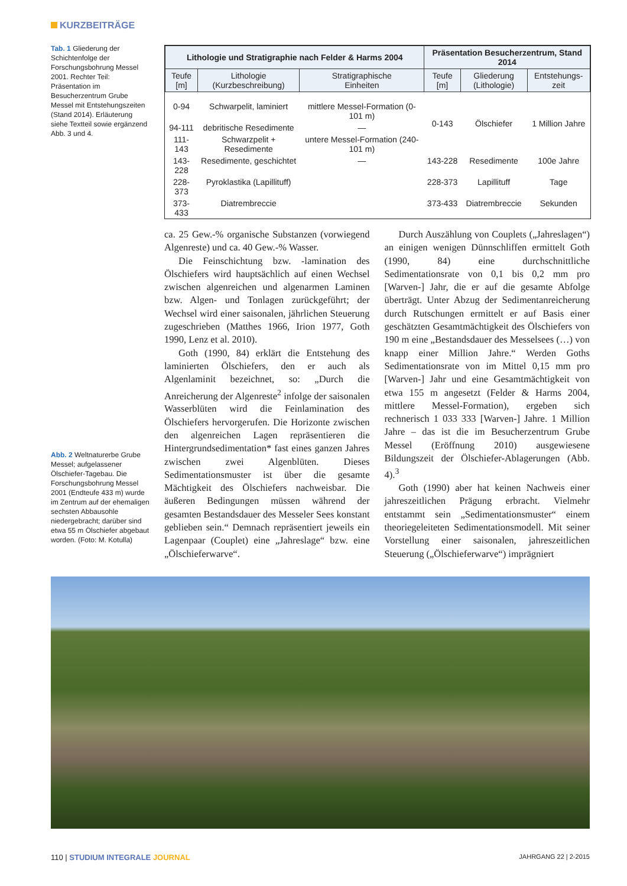KURZBEITRÄGE
Tab. 1 Gliederung der Schichtenfolge der Forschungsbohrung Messel 2001. Rechter Teil: Präsentation im Besucherzentrum Grube Messel mit Entstehungszeiten (Stand 2014). Erläuterung siehe Textteil sowie ergänzend Abb. 3 und 4.
| Lithologie und Stratigraphie nach Felder & Harms 2004 | | | Präsentation Besucherzentrum, Stand 2014 | | |
| --- | --- | --- | --- | --- | --- |
| Teufe [m] | Lithologie (Kurzbeschreibung) | Stratigraphische Einheiten | Teufe [m] | Gliederung (Lithologie) | Entstehungs- zeit |
| 0-94 | Schwarpelit, laminiert | mittlere Messel-Formation (0-101 m) | 0-143 | Ölschiefer | 1 Million Jahre |
| 94-111 | debritische Resedimente | — | | | |
| 111-143 | Schwarzpelit + Resedimente | untere Messel-Formation (240-101 m) | | | |
| 143-228 | Resedimente, geschichtet | — | 143-228 | Resedimente | 100e Jahre |
| 228-373 | Pyroklastika (Lapillituff) | | 228-373 | Lapillituff | Tage |
| 373-433 | Diatrembreccie | | 373-433 | Diatrembreccie | Sekunden |
ca. 25 Gew.-% organische Substanzen (vorwiegend Algenreste) und ca. 40 Gew.-% Wasser.
Die Feinschichtung bzw. -lamination des Ölschiefers wird hauptsächlich auf einen Wechsel zwischen algenreichen und algenarmen Laminen bzw. Algen- und Tonlagen zurückgeführt; der Wechsel wird einer saisonalen, jährlichen Steuerung zugeschrieben (Matthes 1966, Irion 1977, Goth 1990, Lenz et al. 2010).
Goth (1990, 84) erklärt die Entstehung des laminierten Ölschiefers, den er auch als Algenlaminit bezeichnet, so: „Durch die Anreicherung der Algenreste<sup>2</sup> infolge der saisonalen Wasserblüten wird die Feinlamination des Ölschiefers hervorgerufen. Die Horizonte zwischen den algenreichen Lagen repräsentieren die Hintergrundsedimentation* fast eines ganzen Jahres zwischen zwei Algenblüten. Dieses Sedimentationsmuster ist über die gesamte Mächtigkeit des Ölschiefers nachweisbar. Die äußeren Bedingungen müssen während der gesamten Bestandsdauer des Messeler Sees konstant geblieben sein.“ Demnach repräsentiert jeweils ein Lagenpaar (Couplet) eine „Jahreslage“ bzw. eine „Ölschieferwarve“.
Durch Auszählung von Couplets („Jahreslagen“) an einigen wenigen Dünnschliffen ermittelt Goth (1990, 84) eine durchschnittliche Sedimentationsrate von 0,1 bis 0,2 mm pro [Warven-] Jahr, die er auf die gesamte Abfolge überträgt. Unter Abzug der Sedimentanreicherung durch Rutschungen ermittelt er auf Basis einer geschätzten Gesamtmächtigkeit des Ölschiefers von 190 m eine „Bestandsdauer des Messelsees (…) von knapp einer Million Jahre.“ Werden Goths Sedimentationsrate von im Mittel 0,15 mm pro [Warven-] Jahr und eine Gesamtmächtigkeit von etwa 155 m angesetzt (Felder & Harms 2004, mittlere Messel-Formation), ergeben sich rechnerisch 1 033 333 [Warven-] Jahre. 1 Million Jahre – das ist die im Besucherzentrum Grube Messel (Eröffnung 2010) ausgewiesene Bildungszeit der Ölschiefer-Ablagerungen (Abb. 4).<sup>3</sup>
Goth (1990) aber hat keinen Nachweis einer jahreszeitlichen Prägung erbracht. Vielmehr entstammt sein „Sedimentationsmuster“ einem theoriegeleiteten Sedimentationsmodell. Mit seiner Vorstellung einer saisonalen, jahreszeitlichen Steuerung („Ölschieferwarve“) imprägniert
Abb. 2 Weltnaturerbe Grube Messel; aufgelassener Ölschiefer-Tagebau. Die Forschungsbohrung Messel 2001 (Endteufe 433 m) wurde im Zentrum auf der ehemaligen sechsten Abbausohle niedergebracht; darüber sind etwa 55 m Ölschiefer abgebaut worden. (Foto: M. Kotulla)
110 | STUDIUM INTEGRALE JOURNAL
JAHRGANG 22 | 2-2015